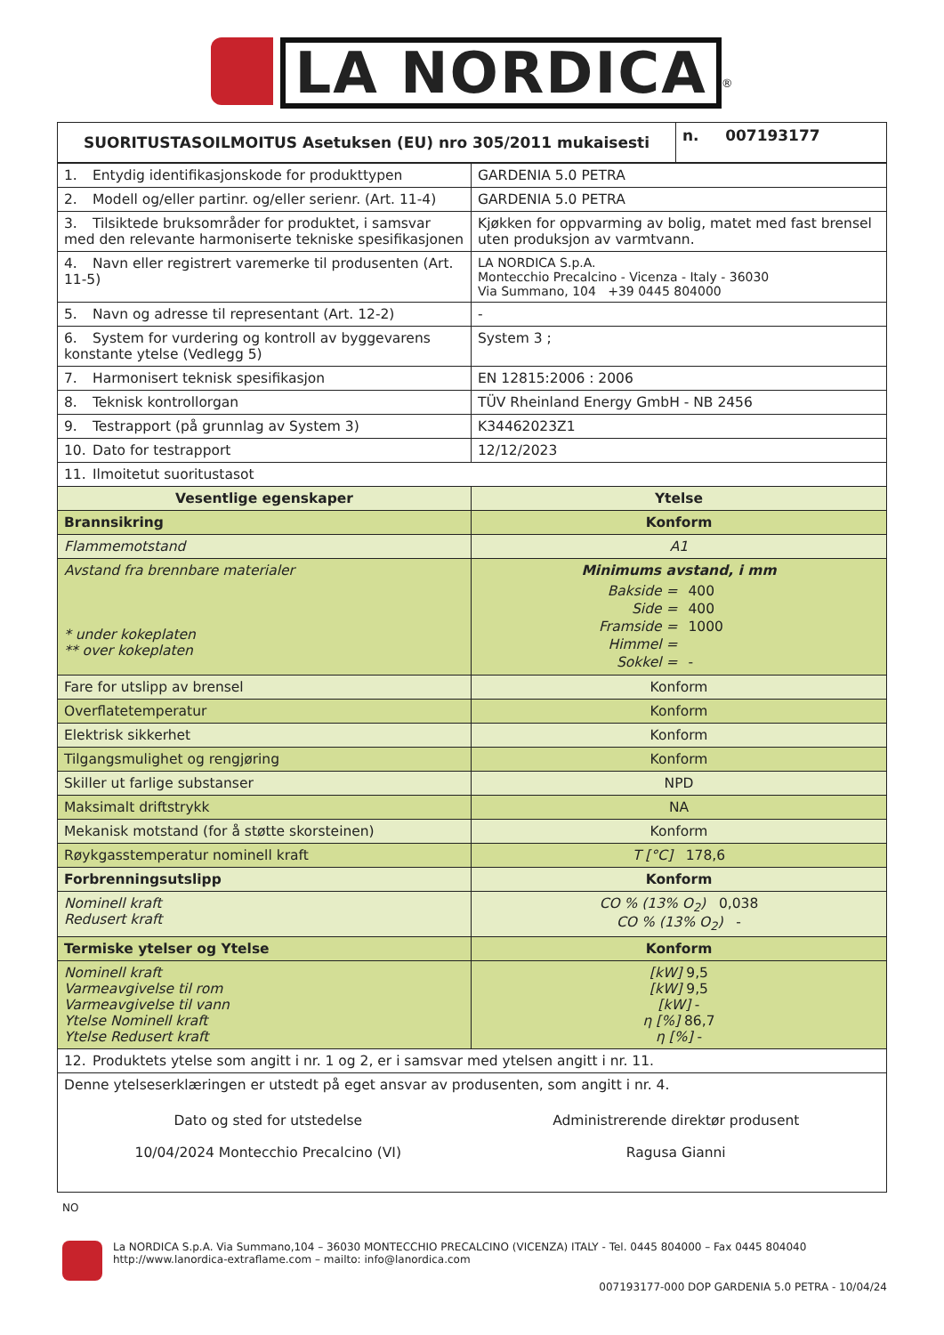LA NORDICA<sup>®</sup>
| SUORITUSTASOILMOITUS Asetuksen (EU) nro 305/2011 mukaisesti | n. 007193177 |
| --- | --- |
| 1. Entydig identifikasjonskode for produkttypen | GARDENIA 5.0 PETRA |
| 2. Modell og/eller partinr. og/eller serienr. (Art. 11-4) | GARDENIA 5.0 PETRA |
| 3. Tilsiktede bruksområder for produktet, i samsvar med den relevante harmoniserte tekniske spesifikasjonen | Kjøkken for oppvarming av bolig, matet med fast brensel uten produksjon av varmtvann. |
| 4. Navn eller registrert varemerke til produsenten (Art. 11-5) | LA NORDICA S.p.A. Montecchio Precalcino - Vicenza - Italy - 36030 Via Summano, 104 +39 0445 804000 |
| 5. Navn og adresse til representant (Art. 12-2) | - |
| 6. System for vurdering og kontroll av byggevarens konstante ytelse (Vedlegg 5) | System 3 ; |
| 7. Harmonisert teknisk spesifikasjon | EN 12815:2006 : 2006 |
| 8. Teknisk kontrollorgan | TÜV Rheinland Energy GmbH - NB 2456 |
| 9. Testrapport (på grunnlag av System 3) | K34462023Z1 |
| 10. Dato for testrapport | 12/12/2023 |
| 11. Ilmoitetut suoritustasot | |
| Vesentlige egenskaper | Ytelse |
| Brannsikring | Konform |
| Flammemotstand | A1 |
| Avstand fra brennbare materialer * under kokeplaten ** over kokeplaten | Minimums avstand, i mm / Bakside = / 400 / / Side = / 400 / / Framside = / 1000 / / Himmel = / / / Sokkel = / - / |
| Fare for utslipp av brensel | Konform |
| Overflatetemperatur | Konform |
| Elektrisk sikkerhet | Konform |
| Tilgangsmulighet og rengjøring | Konform |
| Skiller ut farlige substanser | NPD |
| Maksimalt driftstrykk | NA |
| Mekanisk motstand (for å støtte skorsteinen) | Konform |
| Røykgasstemperatur nominell kraft | T [°C] 178,6 |
| Forbrenningsutslipp | Konform |
| Nominell kraft Redusert kraft | CO % (13% O<sub>2</sub>) 0,038 CO % (13% O<sub>2</sub>) - |
| Termiske ytelser og Ytelse | Konform |
| Nominell kraft Varmeavgivelse til rom Varmeavgivelse til vann Ytelse Nominell kraft Ytelse Redusert kraft | [kW] 9,5 [kW] 9,5 [kW] - η [%] 86,7 η [%] - |
| 12. Produktets ytelse som angitt i nr. 1 og 2, er i samsvar med ytelsen angitt i nr. 11. | |
| Denne ytelseserklæringen er utstedt på eget ansvar av produsenten, som angitt i nr. 4. Dato og sted for utstedelse 10/04/2024 Montecchio Precalcino (VI) Administrerende direktør produsent Ragusa Gianni | |
NO
La NORDICA S.p.A. Via Summano,104 – 36030 MONTECCHIO PRECALCINO (VICENZA) ITALY - Tel. 0445 804000 – Fax 0445 804040
http://www.lanordica-extraflame.com – mailto: info@lanordica.com
007193177-000 DOP GARDENIA 5.0 PETRA - 10/04/24